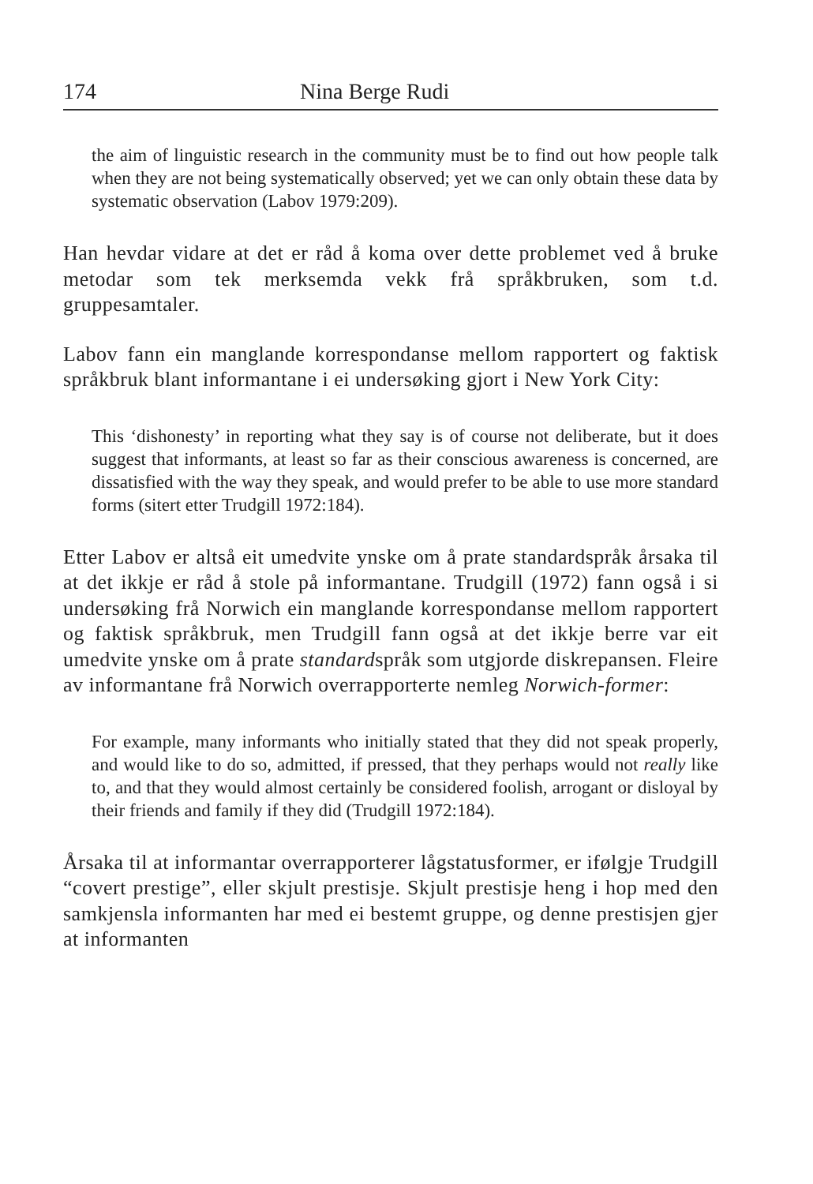174 Nina Berge Rudi
the aim of linguistic research in the community must be to find out how people talk when they are not being systematically observed; yet we can only obtain these data by systematic observation (Labov 1979:209).
Han hevdar vidare at det er råd å koma over dette problemet ved å bruke metodar som tek merksemda vekk frå språkbruken, som t.d. gruppesamtaler.
Labov fann ein manglande korrespondanse mellom rapportert og faktisk språkbruk blant informantane i ei undersøking gjort i New York City:
This ‘dishonesty’ in reporting what they say is of course not deliberate, but it does suggest that informants, at least so far as their conscious awareness is concerned, are dissatisfied with the way they speak, and would prefer to be able to use more standard forms (sitert etter Trudgill 1972:184).
Etter Labov er altså eit umedvite ynske om å prate standardspråk årsaka til at det ikkje er råd å stole på informantane. Trudgill (1972) fann også i si undersøking frå Norwich ein manglande korrespondanse mellom rapportert og faktisk språkbruk, men Trudgill fann også at det ikkje berre var eit umedvite ynske om å prate standardspråk som utgjorde diskrepansen. Fleire av informantane frå Norwich overrapporterte nemleg Norwich-former:
For example, many informants who initially stated that they did not speak properly, and would like to do so, admitted, if pressed, that they perhaps would not really like to, and that they would almost certainly be considered foolish, arrogant or disloyal by their friends and family if they did (Trudgill 1972:184).
Årsaka til at informantar overrapporterer lågstatusformer, er ifølgje Trudgill “covert prestige”, eller skjult prestisje. Skjult prestisje heng i hop med den samkjensla informanten har med ei bestemt gruppe, og denne prestisjen gjer at informanten